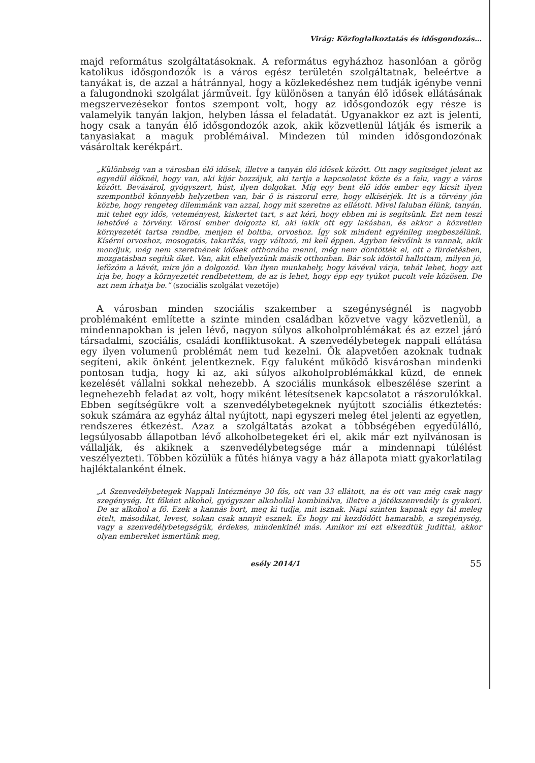Virág: Közfoglalkoztatás és idősgondozás…
majd református szolgáltatásoknak. A református egyházhoz hasonlóan a görög katolikus idősgondozók is a város egész területén szolgáltatnak, beleértve a tanyákat is, de azzal a hátránnyal, hogy a közlekedéshez nem tudják igénybe venni a falugondnoki szolgálat járműveit. Így különösen a tanyán élő idősek ellátásának megszervezésekor fontos szempont volt, hogy az idősgondozók egy része is valamelyik tanyán lakjon, helyben lássa el feladatát. Ugyanakkor ez azt is jelenti, hogy csak a tanyán élő idősgondozók azok, akik közvetlenül látják és ismerik a tanyasiakat a maguk problémáival. Mindezen túl minden idősgondozónak vásároltak kerékpárt.
„Különbség van a városban élő idősek, illetve a tanyán élő idősek között. Ott nagy segítséget jelent az egyedül élőknél, hogy van, aki kijár hozzájuk, aki tartja a kapcsolatot közte és a falu, vagy a város között. Bevásárol, gyógyszert, húst, ilyen dolgokat. Míg egy bent élő idős ember egy kicsit ilyen szempontból könnyebb helyzetben van, bár ő is rászorul erre, hogy elkísérjék. Itt is a törvény jön közbe, hogy rengeteg dilemmánk van azzal, hogy mit szeretne az ellátott. Mivel faluban élünk, tanyán, mit tehet egy idős, veteményest, kiskertet tart, s azt kéri, hogy ebben mi is segítsünk. Ezt nem teszi lehetővé a törvény. Városi ember dolgozta ki, aki lakik ott egy lakásban, és akkor a közvetlen környezetét tartsa rendbe, menjen el boltba, orvoshoz. Így sok mindent egyénileg megbeszélünk. Kísérni orvoshoz, mosogatás, takarítás, vagy változó, mi kell éppen. Ágyban fekvőink is vannak, akik mondjuk, még nem szeretnének idősek otthonába menni, még nem döntötték el, ott a fürdetésben, mozgatásban segítik őket. Van, akit elhelyezünk másik otthonban. Bár sok időstől hallottam, milyen jó, lefőzöm a kávét, mire jön a dolgozód. Van ilyen munkahely, hogy kávéval várja, tehát lehet, hogy azt írja be, hogy a környezetét rendbetettem, de az is lehet, hogy épp egy tyúkot pucolt vele közösen. De azt nem írhatja be.” (szociális szolgálat vezetője)
A városban minden szociális szakember a szegénységnél is nagyobb problémaként említette a szinte minden családban közvetve vagy közvetlenül, a mindennapokban is jelen lévő, nagyon súlyos alkoholproblémákat és az ezzel járó társadalmi, szociális, családi konfliktusokat. A szenvedélybetegek nappali ellátása egy ilyen volumenű problémát nem tud kezelni. Ők alapvetően azoknak tudnak segíteni, akik önként jelentkeznek. Egy faluként működő kisvárosban mindenki pontosan tudja, hogy ki az, aki súlyos alkoholproblémákkal küzd, de ennek kezelését vállalni sokkal nehezebb. A szociális munkások elbeszélése szerint a legnehezebb feladat az volt, hogy miként létesítsenek kapcsolatot a rászorulókkal. Ebben segítségükre volt a szenvedélybetegeknek nyújtott szociális étkeztetés: sokuk számára az egyház által nyújtott, napi egyszeri meleg étel jelenti az egyetlen, rendszeres étkezést. Azaz a szolgáltatás azokat a többségében egyedülálló, legsúlyosabb állapotban lévő alkoholbetegeket éri el, akik már ezt nyilvánosan is vállalják, és akiknek a szenvedélybetegsége már a mindennapi túlélést veszélyezteti. Többen közülük a fűtés hiánya vagy a ház állapota miatt gyakorlatilag hajléktalanként élnek.
„A Szenvedélybetegek Nappali Intézménye 30 fős, ott van 33 ellátott, na és ott van még csak nagy szegénység. Itt főként alkohol, gyógyszer alkohollal kombinálva, illetve a játékszenvedély is gyakori. De az alkohol a fő. Ezek a kannás bort, meg ki tudja, mit isznak. Napi szinten kapnak egy tál meleg ételt, másodikat, levest, sokan csak annyit esznek. És hogy mi kezdődött hamarabb, a szegénység, vagy a szenvedélybetegségük, érdekes, mindenkinél más. Amikor mi ezt elkezdtük Judittal, akkor olyan embereket ismertünk meg,
esély 2014/1 55